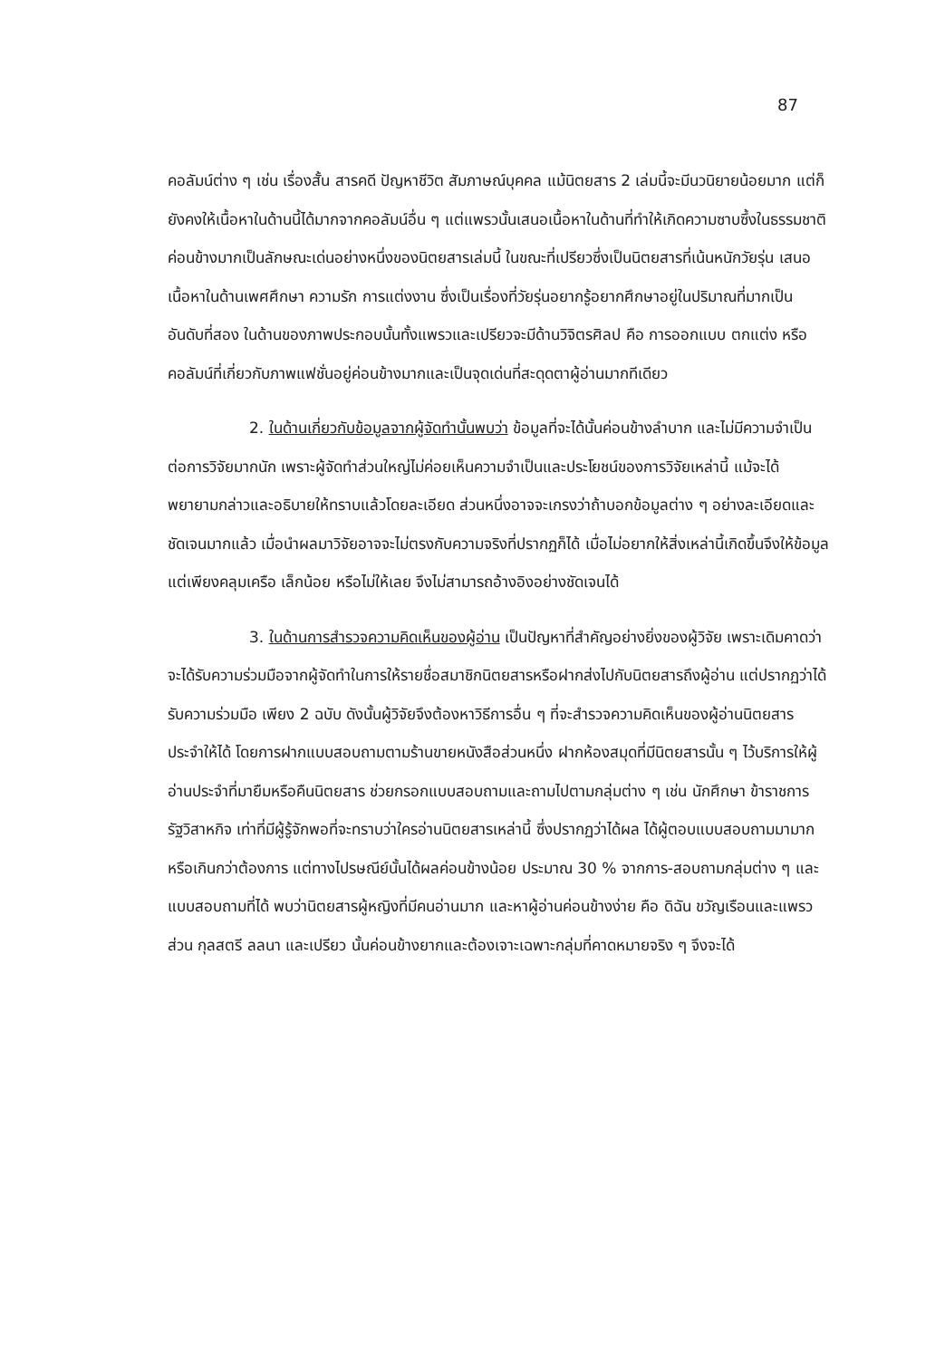87
คอลัมน์ต่าง ๆ เช่น เรื่องสั้น สารคดี ปัญหาชีวิต สัมภาษณ์บุคคล แม้นิตยสาร 2 เล่มนี้จะมีนวนิยายน้อยมาก แต่ก็ยังคงให้เนื้อหาในด้านนี้ได้มากจากคอลัมน์อื่น ๆ แต่แพรวนั้นเสนอเนื้อหาในด้านที่ทำให้เกิดความซาบซึ้งในธรรมชาติค่อนข้างมากเป็นลักษณะเด่นอย่างหนึ่งของนิตยสารเล่มนี้ ในขณะที่เปรียวซึ่งเป็นนิตยสารที่เน้นหนักวัยรุ่น เสนอเนื้อหาในด้านเพศศึกษา ความรัก การแต่งงาน ซึ่งเป็นเรื่องที่วัยรุ่นอยากรู้อยากศึกษาอยู่ในปริมาณที่มากเป็นอันดับที่สอง ในด้านของภาพประกอบนั้นทั้งแพรวและเปรียวจะมีด้านวิจิตรศิลป คือ การออกแบบ ตกแต่ง หรือคอลัมน์ที่เกี่ยวกับภาพแฟชั่นอยู่ค่อนข้างมากและเป็นจุดเด่นที่สะดุดตาผู้อ่านมากทีเดียว
2. ในด้านเกี่ยวกับข้อมูลจากผู้จัดทำนั้นพบว่า ข้อมูลที่จะได้นั้นค่อนข้างลำบาก และไม่มีความจำเป็นต่อการวิจัยมากนัก เพราะผู้จัดทำส่วนใหญ่ไม่ค่อยเห็นความจำเป็นและประโยชน์ของการวิจัยเหล่านี้ แม้จะได้พยายามกล่าวและอธิบายให้ทราบแล้วโดยละเอียด ส่วนหนึ่งอาจจะเกรงว่าถ้าบอกข้อมูลต่าง ๆ อย่างละเอียดและชัดเจนมากแล้ว เมื่อนำผลมาวิจัยอาจจะไม่ตรงกับความจริงที่ปรากฏก็ได้ เมื่อไม่อยากให้สิ่งเหล่านี้เกิดขึ้นจึงให้ข้อมูลแต่เพียงคลุมเครือ เล็กน้อย หรือไม่ให้เลย จึงไม่สามารถอ้างอิงอย่างชัดเจนได้
3. ในด้านการสำรวจความคิดเห็นของผู้อ่าน เป็นปัญหาที่สำคัญอย่างยิ่งของผู้วิจัย เพราะเดิมคาดว่าจะได้รับความร่วมมือจากผู้จัดทำในการให้รายชื่อสมาชิกนิตยสารหรือฝากส่งไปกับนิตยสารถึงผู้อ่าน แต่ปรากฏว่าได้รับความร่วมมือ เพียง 2 ฉบับ ดังนั้นผู้วิจัยจึงต้องหาวิธีการอื่น ๆ ที่จะสำรวจความคิดเห็นของผู้อ่านนิตยสารประจำให้ได้ โดยการฝากแบบสอบถามตามร้านขายหนังสือส่วนหนึ่ง ฝากห้องสมุดที่มีนิตยสารนั้น ๆ ไว้บริการให้ผู้อ่านประจำที่มายืมหรือคืนนิตยสาร ช่วยกรอกแบบสอบถามและถามไปตามกลุ่มต่าง ๆ เช่น นักศึกษา ข้าราชการ รัฐวิสาหกิจ เท่าที่มีผู้รู้จักพอที่จะทราบว่าใครอ่านนิตยสารเหล่านี้ ซึ่งปรากฏว่าได้ผล ได้ผู้ตอบแบบสอบถามมามากหรือเกินกว่าต้องการ แต่ทางไปรษณีย์นั้นได้ผลค่อนข้างน้อย ประมาณ 30 % จากการ-สอบถามกลุ่มต่าง ๆ และแบบสอบถามที่ได้ พบว่านิตยสารผู้หญิงที่มีคนอ่านมาก และหาผู้อ่านค่อนข้างง่าย คือ ดิฉัน ขวัญเรือนและแพรว ส่วน กุลสตรี ลลนา และเปรียว นั้นค่อนข้างยากและต้องเจาะเฉพาะกลุ่มที่คาดหมายจริง ๆ จึงจะได้